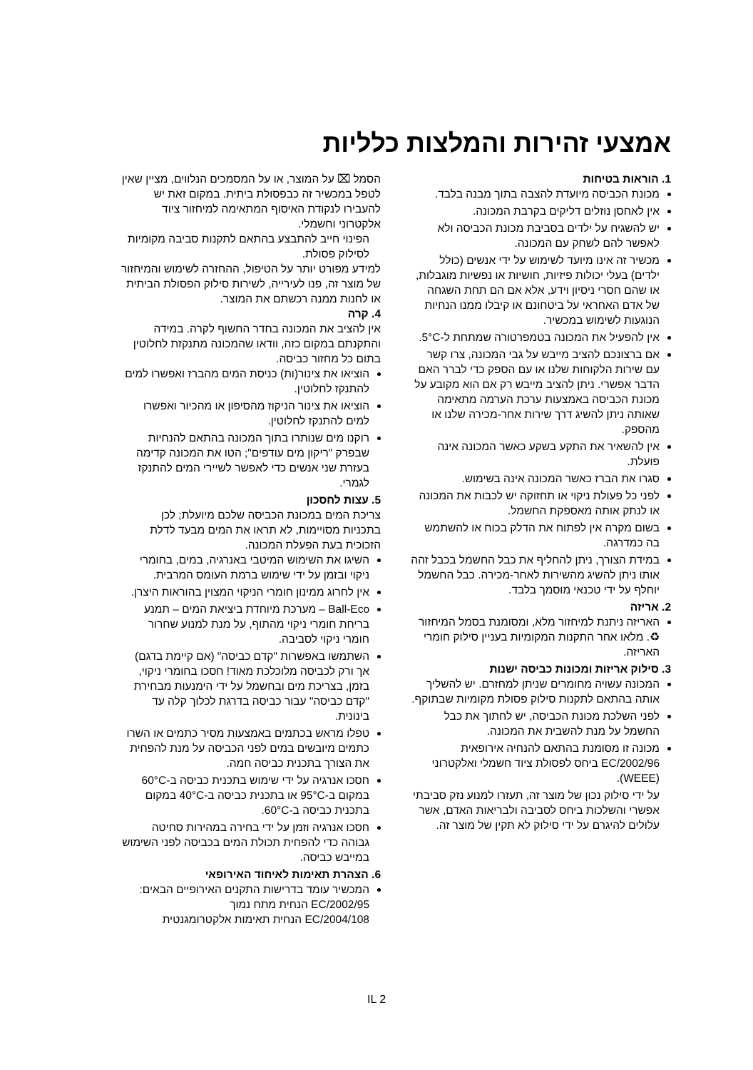אמצעי זהירות והמלצות כלליות
1. הוראות בטיחות
מכונת הכביסה מיועדת להצבה בתוך מבנה בלבד.
אין לאחסן נוזלים דליקים בקרבת המכונה.
יש להשגיח על ילדים בסביבת מכונת הכביסה ולא לאפשר להם לשחק עם המכונה.
מכשיר זה אינו מיועד לשימוש על ידי אנשים (כולל ילדים) בעלי יכולות פיזיות, חושיות או נפשיות מוגבלות, או שהם חסרי ניסיון וידע, אלא אם הם תחת השגחה של אדם האחראי על ביטחונם או קיבלו ממנו הנחיות הנוגעות לשימוש במכשיר.
אין להפעיל את המכונה בטמפרטורה שמתחת ל-5°C.
אם ברצונכם להציב מייבש על גבי המכונה, צרו קשר עם שירות הלקוחות שלנו או עם הספק כדי לברר האם הדבר אפשרי. ניתן להציב מייבש רק אם הוא מקובע על מכונת הכביסה באמצעות ערכת הערמה מתאימה שאותה ניתן להשיג דרך שירות אחר-מכירה שלנו או מהספק.
אין להשאיר את התקע בשקע כאשר המכונה אינה פועלת.
סגרו את הברז כאשר המכונה אינה בשימוש.
לפני כל פעולת ניקוי או תחזוקה יש לכבות את המכונה או לנתק אותה מאספקת החשמל.
בשום מקרה אין לפתוח את הדלק בכוח או להשתמש בה כמדרגה.
במידת הצורך, ניתן להחליף את כבל החשמל בכבל זהה אותו ניתן להשיג מהשירות לאחר-מכירה. כבל החשמל יוחלף על ידי טכנאי מוסמך בלבד.
2. אריזה
האריזה ניתנת למיחזור מלא, ומסומנת בסמל המיחזור ♻. מלאו אחר התקנות המקומיות בעניין סילוק חומרי האריזה.
3. סילוק אריזות ומכונות כביסה ישנות
המכונה עשויה מחומרים שניתן למחזרם. יש להשליך אותה בהתאם לתקנות סילוק פסולת מקומיות שבתוקף.
לפני השלכת מכונת הכביסה, יש לחתוך את כבל החשמל על מנת להשבית את המכונה.
מכונה זו מסומנת בהתאם להנחיה אירופאית 2002/96/EC ביחס לפסולת ציוד חשמלי ואלקטרוני (WEEE).
על ידי סילוק נכון של מוצר זה, תעזרו למנוע נזק סביבתי אפשרי והשלכות ביחס לסביבה ולבריאות האדם, אשר עלולים להיגרם על ידי סילוק לא תקין של מוצר זה.
הסמל ⌧ על המוצר, או על המסמכים הנלווים, מציין שאין לטפל במכשיר זה כבפסולת ביתית. במקום זאת יש להעבירו לנקודת האיסוף המתאימה למיחזור ציוד אלקטרוני וחשמלי.
הפינוי חייב להתבצע בהתאם לתקנות סביבה מקומיות לסילוק פסולת.
למידע מפורט יותר על הטיפול, ההחזרה לשימוש והמיחזור של מוצר זה, פנו לעירייה, לשירות סילוק הפסולת הביתית או לחנות ממנה רכשתם את המוצר.
4. קרה
אין להציב את המכונה בחדר החשוף לקרה. במידה והתקנתם במקום כזה, וודאו שהמכונה מתנקזת לחלוטין בתום כל מחזור כביסה.
הוציאו את צינור(ות) כניסת המים מהברז ואפשרו למים להתנקז לחלוטין.
הוציאו את צינור הניקוז מהסיפון או מהכיור ואפשרו למים להתנקז לחלוטין.
רוקנו מים שנותרו בתוך המכונה בהתאם להנחיות שבפרק "ריקון מים עודפים"; הטו את המכונה קדימה בעזרת שני אנשים כדי לאפשר לשיירי המים להתנקז לגמרי.
5. עצות לחסכון
צריכת המים במכונת הכביסה שלכם מיועלת; לכן בתכניות מסויימות, לא תראו את המים מבעד לדלת הזכוכית בעת הפעלת המכונה.
השיגו את השימוש המיטבי באנרגיה, במים, בחומרי ניקוי ובזמן על ידי שימוש ברמת העומס המרבית.
אין לחרוג ממינון חומרי הניקוי המצוין בהוראות היצרן.
Ball-Eco – מערכת מיוחדת ביציאת המים – תמנע בריחת חומרי ניקוי מהתוף, על מנת למנוע שחרור חומרי ניקוי לסביבה.
השתמשו באפשרות "קדם כביסה" (אם קיימת בדגם) אך ורק לכביסה מלוכלכת מאוד! חסכו בחומרי ניקוי, בזמן, בצריכת מים ובחשמל על ידי הימנעות מבחירת "קדם כביסה" עבור כביסה בדרגת לכלוך קלה עד בינונית.
טפלו מראש בכתמים באמצעות מסיר כתמים או השרו כתמים מיובשים במים לפני הכביסה על מנת להפחית את הצורך בתכנית כביסה חמה.
חסכו אנרגיה על ידי שימוש בתכנית כביסה ב-60°C במקום ב-95°C או בתכנית כביסה ב-40°C במקום בתכנית כביסה ב-60°C.
חסכו אנרגיה וזמן על ידי בחירה במהירות סחיטה גבוהה כדי להפחית תכולת המים בכביסה לפני השימוש במייבש כביסה.
6. הצהרת תאימות לאיחוד האירופאי
המכשיר עומד בדרישות התקנים האירופיים הבאים:
2002/95/EC הנחית מתח נמוך
2004/108/EC הנחית תאימות אלקטרומגנטית
IL 2